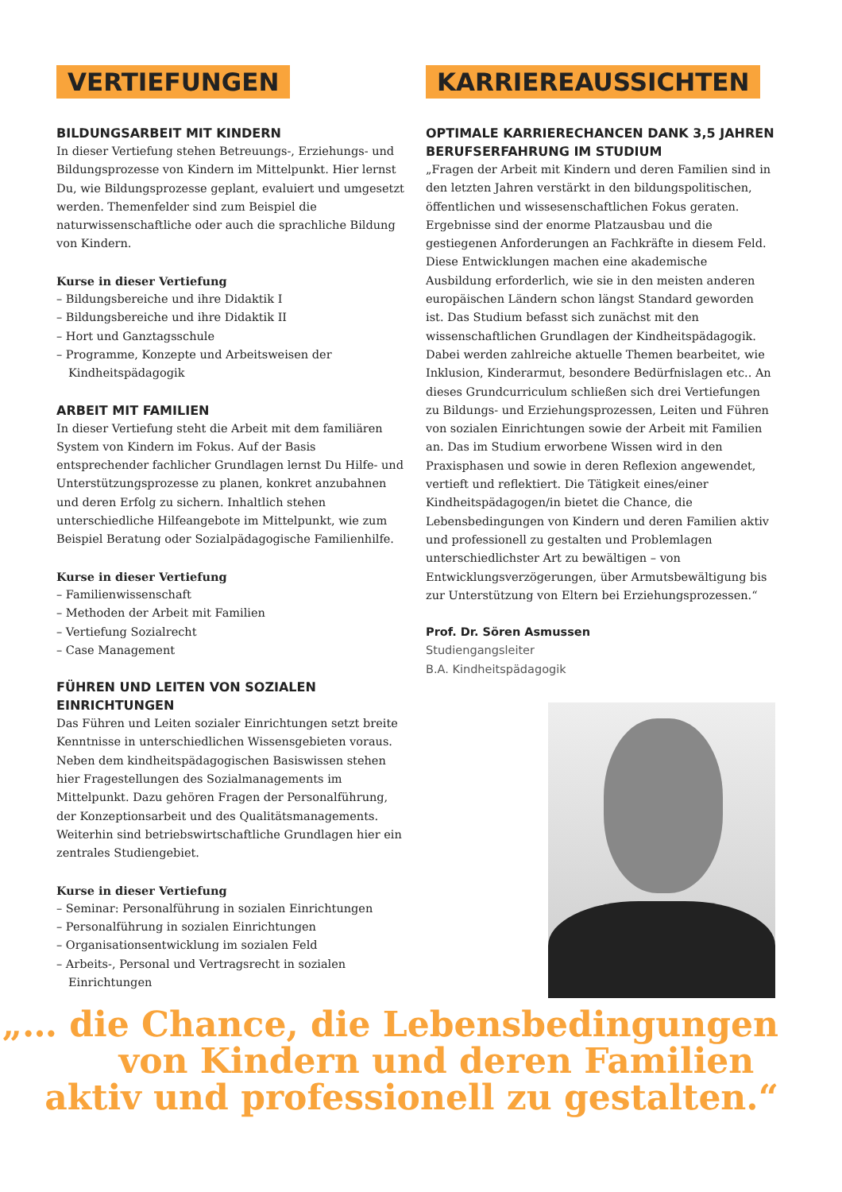VERTIEFUNGEN
BILDUNGSARBEIT MIT KINDERN
In dieser Vertiefung stehen Betreuungs-, Erziehungs- und Bildungsprozesse von Kindern im Mittelpunkt. Hier lernst Du, wie Bildungsprozesse geplant, evaluiert und umgesetzt werden. Themenfelder sind zum Beispiel die naturwissenschaftliche oder auch die sprachliche Bildung von Kindern.
Kurse in dieser Vertiefung
– Bildungsbereiche und ihre Didaktik I
– Bildungsbereiche und ihre Didaktik II
– Hort und Ganztagsschule
– Programme, Konzepte und Arbeitsweisen der Kindheitspädagogik
ARBEIT MIT FAMILIEN
In dieser Vertiefung steht die Arbeit mit dem familiären System von Kindern im Fokus. Auf der Basis entsprechender fachlicher Grundlagen lernst Du Hilfe- und Unterstützungsprozesse zu planen, konkret anzubahnen und deren Erfolg zu sichern. Inhaltlich stehen unterschiedliche Hilfeangebote im Mittelpunkt, wie zum Beispiel Beratung oder Sozialpädagogische Familienhilfe.
Kurse in dieser Vertiefung
– Familienwissenschaft
– Methoden der Arbeit mit Familien
– Vertiefung Sozialrecht
– Case Management
FÜHREN UND LEITEN VON SOZIALEN EINRICHTUNGEN
Das Führen und Leiten sozialer Einrichtungen setzt breite Kenntnisse in unterschiedlichen Wissensgebieten voraus. Neben dem kindheitspädagogischen Basiswissen stehen hier Fragestellungen des Sozialmanagements im Mittelpunkt. Dazu gehören Fragen der Personalführung, der Konzeptionsarbeit und des Qualitätsmanagements. Weiterhin sind betriebswirtschaftliche Grundlagen hier ein zentrales Studiengebiet.
Kurse in dieser Vertiefung
– Seminar: Personalführung in sozialen Einrichtungen
– Personalführung in sozialen Einrichtungen
– Organisationsentwicklung im sozialen Feld
– Arbeits-, Personal und Vertragsrecht in sozialen Einrichtungen
KARRIEREAUSSICHTEN
OPTIMALE KARRIERECHANCEN DANK 3,5 JAHREN BERUFSERFAHRUNG IM STUDIUM
„Fragen der Arbeit mit Kindern und deren Familien sind in den letzten Jahren verstärkt in den bildungspolitischen, öffentlichen und wissesenschaftlichen Fokus geraten. Ergebnisse sind der enorme Platzausbau und die gestiegenen Anforderungen an Fachkräfte in diesem Feld. Diese Entwicklungen machen eine akademische Ausbildung erforderlich, wie sie in den meisten anderen europäischen Ländern schon längst Standard geworden ist. Das Studium befasst sich zunächst mit den wissenschaftlichen Grundlagen der Kindheitspädagogik. Dabei werden zahlreiche aktuelle Themen bearbeitet, wie Inklusion, Kinderarmut, besondere Bedürfnislagen etc.. An dieses Grundcurriculum schließen sich drei Vertiefungen zu Bildungs- und Erziehungsprozessen, Leiten und Führen von sozialen Einrichtungen sowie der Arbeit mit Familien an. Das im Studium erworbene Wissen wird in den Praxisphasen und sowie in deren Reflexion angewendet, vertieft und reflektiert. Die Tätigkeit eines/einer Kindheitspädagogen/in bietet die Chance, die Lebensbedingungen von Kindern und deren Familien aktiv und professionell zu gestalten und Problemlagen unterschiedlichster Art zu bewältigen – von Entwicklungsverzögerungen, über Armutsbewältigung bis zur Unterstützung von Eltern bei Erziehungsprozessen.“
Prof. Dr. Sören Asmussen
Studiengangsleiter
B.A. Kindheitspädagogik
„… die Chance, die Lebensbedingungen
von Kindern und deren Familien
aktiv und professionell zu gestalten.“